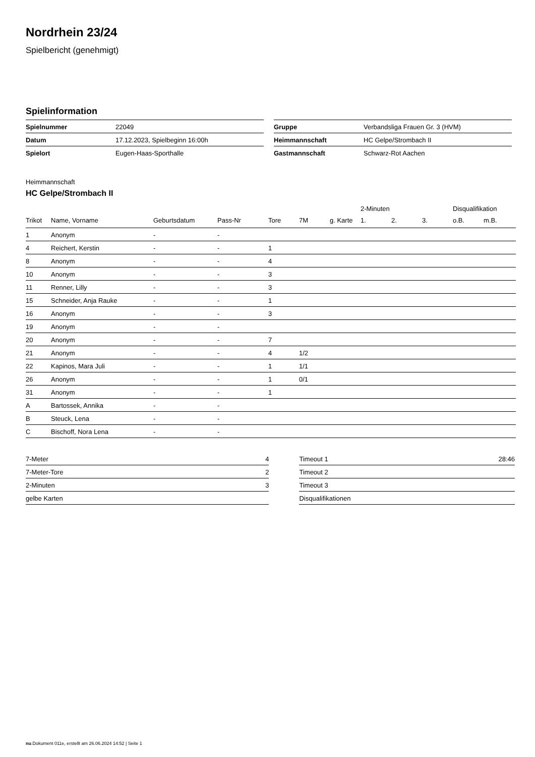Nordrhein 23/24
Spielbericht (genehmigt)
Spielinformation
| Spielnummer | 22049 |
| Datum | 17.12.2023, Spielbeginn 16:00h |
| Spielort | Eugen-Haas-Sporthalle |
| Gruppe | Verbandsliga Frauen Gr. 3 (HVM) |
| Heimmannschaft | HC Gelpe/Strombach II |
| Gastmannschaft | Schwarz-Rot Aachen |
Heimmannschaft
HC Gelpe/Strombach II
| | | | | | | | 2-Minuten | | | Disqualifikation | |
| --- | --- | --- | --- | --- | --- | --- | --- | --- | --- | --- | --- |
| Trikot | Name, Vorname | Geburtsdatum | Pass-Nr | Tore | 7M | g. Karte | 1. | 2. | 3. | o.B. | m.B. |
| 1 | Anonym | - | - | | | | | | | | |
| 4 | Reichert, Kerstin | - | - | 1 | | | | | | | |
| 8 | Anonym | - | - | 4 | | | | | | | |
| 10 | Anonym | - | - | 3 | | | | | | | |
| 11 | Renner, Lilly | - | - | 3 | | | | | | | |
| 15 | Schneider, Anja Rauke | - | - | 1 | | | | | | | |
| 16 | Anonym | - | - | 3 | | | | | | | |
| 19 | Anonym | - | - | | | | | | | | |
| 20 | Anonym | - | - | 7 | | | | | | | |
| 21 | Anonym | - | - | 4 | 1/2 | | | | | | |
| 22 | Kapinos, Mara Juli | - | - | 1 | 1/1 | | | | | | |
| 26 | Anonym | - | - | 1 | 0/1 | | | | | | |
| 31 | Anonym | - | - | 1 | | | | | | | |
| A | Bartossek, Annika | - | - | | | | | | | | |
| B | Steuck, Lena | - | - | | | | | | | | |
| C | Bischoff, Nora Lena | - | - | | | | | | | | |
| 7-Meter | 4 |
| 7-Meter-Tore | 2 |
| 2-Minuten | 3 |
| gelbe Karten | |
| Timeout 1 | 28:46 |
| Timeout 2 | |
| Timeout 3 | |
| Disqualifikationen | |
nu.Dokument 011e, erstellt am 26.06.2024 14:52 | Seite 1